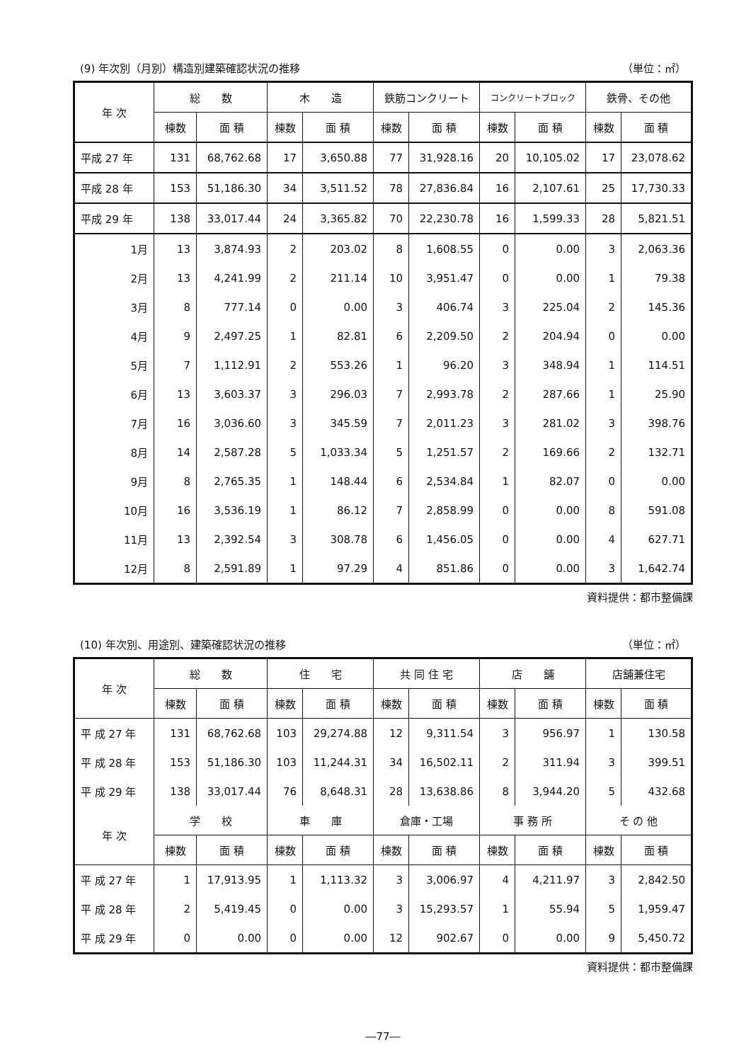(9) 年次別（月別）構造別建築確認状況の推移 （単位：㎡）
| 年 次 | 総 数 | | 木 造 | | 鉄筋コンクリート | | コンクリートブロック | | 鉄骨、その他 | |
| --- | --- | --- | --- | --- | --- | --- | --- | --- | --- | --- |
| | 棟数 | 面 積 | 棟数 | 面 積 | 棟数 | 面 積 | 棟数 | 面 積 | 棟数 | 面 積 |
| 平成 27 年 | 131 | 68,762.68 | 17 | 3,650.88 | 77 | 31,928.16 | 20 | 10,105.02 | 17 | 23,078.62 |
| 平成 28 年 | 153 | 51,186.30 | 34 | 3,511.52 | 78 | 27,836.84 | 16 | 2,107.61 | 25 | 17,730.33 |
| 平成 29 年 | 138 | 33,017.44 | 24 | 3,365.82 | 70 | 22,230.78 | 16 | 1,599.33 | 28 | 5,821.51 |
| 1月 | 13 | 3,874.93 | 2 | 203.02 | 8 | 1,608.55 | 0 | 0.00 | 3 | 2,063.36 |
| 2月 | 13 | 4,241.99 | 2 | 211.14 | 10 | 3,951.47 | 0 | 0.00 | 1 | 79.38 |
| 3月 | 8 | 777.14 | 0 | 0.00 | 3 | 406.74 | 3 | 225.04 | 2 | 145.36 |
| 4月 | 9 | 2,497.25 | 1 | 82.81 | 6 | 2,209.50 | 2 | 204.94 | 0 | 0.00 |
| 5月 | 7 | 1,112.91 | 2 | 553.26 | 1 | 96.20 | 3 | 348.94 | 1 | 114.51 |
| 6月 | 13 | 3,603.37 | 3 | 296.03 | 7 | 2,993.78 | 2 | 287.66 | 1 | 25.90 |
| 7月 | 16 | 3,036.60 | 3 | 345.59 | 7 | 2,011.23 | 3 | 281.02 | 3 | 398.76 |
| 8月 | 14 | 2,587.28 | 5 | 1,033.34 | 5 | 1,251.57 | 2 | 169.66 | 2 | 132.71 |
| 9月 | 8 | 2,765.35 | 1 | 148.44 | 6 | 2,534.84 | 1 | 82.07 | 0 | 0.00 |
| 10月 | 16 | 3,536.19 | 1 | 86.12 | 7 | 2,858.99 | 0 | 0.00 | 8 | 591.08 |
| 11月 | 13 | 2,392.54 | 3 | 308.78 | 6 | 1,456.05 | 0 | 0.00 | 4 | 627.71 |
| 12月 | 8 | 2,591.89 | 1 | 97.29 | 4 | 851.86 | 0 | 0.00 | 3 | 1,642.74 |
資料提供：都市整備課
(10) 年次別、用途別、建築確認状況の推移 （単位：㎡）
| 年 次 | 総 数 | | 住 宅 | | 共 同 住 宅 | | 店 舗 | | 店舗兼住宅 | |
| --- | --- | --- | --- | --- | --- | --- | --- | --- | --- | --- |
| | 棟数 | 面 積 | 棟数 | 面 積 | 棟数 | 面 積 | 棟数 | 面 積 | 棟数 | 面 積 |
| 平 成 27 年 | 131 | 68,762.68 | 103 | 29,274.88 | 12 | 9,311.54 | 3 | 956.97 | 1 | 130.58 |
| 平 成 28 年 | 153 | 51,186.30 | 103 | 11,244.31 | 34 | 16,502.11 | 2 | 311.94 | 3 | 399.51 |
| 平 成 29 年 | 138 | 33,017.44 | 76 | 8,648.31 | 28 | 13,638.86 | 8 | 3,944.20 | 5 | 432.68 |
| 年 次 | 学 校 | | 車 庫 | | 倉庫・工場 | | 事 務 所 | | そ の 他 | |
| | 棟数 | 面 積 | 棟数 | 面 積 | 棟数 | 面 積 | 棟数 | 面 積 | 棟数 | 面 積 |
| 平 成 27 年 | 1 | 17,913.95 | 1 | 1,113.32 | 3 | 3,006.97 | 4 | 4,211.97 | 3 | 2,842.50 |
| 平 成 28 年 | 2 | 5,419.45 | 0 | 0.00 | 3 | 15,293.57 | 1 | 55.94 | 5 | 1,959.47 |
| 平 成 29 年 | 0 | 0.00 | 0 | 0.00 | 12 | 902.67 | 0 | 0.00 | 9 | 5,450.72 |
資料提供：都市整備課
―77―